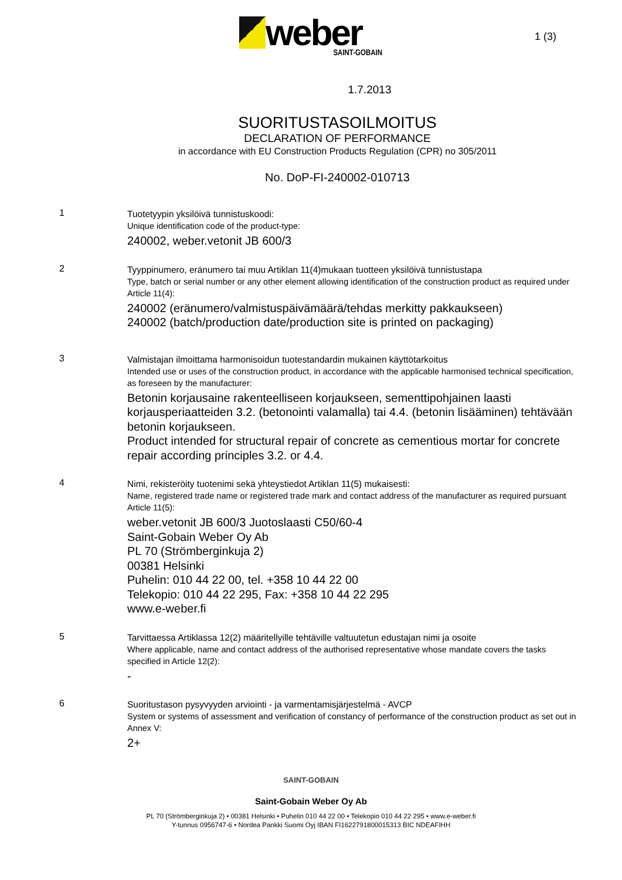weber
SAINT-GOBAIN
1 (3)
1.7.2013
SUORITUSTASOILMOITUS
DECLARATION OF PERFORMANCE
in accordance with EU Construction Products Regulation (CPR) no 305/2011
No. DoP-FI-240002-010713
1
Tuotetyypin yksilöivä tunnistuskoodi:
Unique identification code of the product-type:
240002, weber.vetonit JB 600/3
2
Tyyppinumero, eränumero tai muu Artiklan 11(4)mukaan tuotteen yksilöivä tunnistustapa
Type, batch or serial number or any other element allowing identification of the construction product as required under Article 11(4):
240002 (eränumero/valmistuspäivämäärä/tehdas merkitty pakkaukseen)
240002 (batch/production date/production site is printed on packaging)
3
Valmistajan ilmoittama harmonisoidun tuotestandardin mukainen käyttötarkoitus
Intended use or uses of the construction product, in accordance with the applicable harmonised technical specification, as foreseen by the manufacturer:
Betonin korjausaine rakenteelliseen korjaukseen, sementtipohjainen laasti korjausperiaatteiden 3.2. (betonointi valamalla) tai 4.4. (betonin lisääminen) tehtävään betonin korjaukseen.
Product intended for structural repair of concrete as cementious mortar for concrete repair according principles 3.2. or 4.4.
4
Nimi, rekisteröity tuotenimi sekä yhteystiedot Artiklan 11(5) mukaisesti:
Name, registered trade name or registered trade mark and contact address of the manufacturer as required pursuant Article 11(5):
weber.vetonit JB 600/3 Juotoslaasti C50/60-4
Saint-Gobain Weber Oy Ab
PL 70 (Strömberginkuja 2)
00381 Helsinki
Puhelin: 010 44 22 00, tel. +358 10 44 22 00
Telekopio: 010 44 22 295, Fax: +358 10 44 22 295
www.e-weber.fi
5
Tarvittaessa Artiklassa 12(2) määritellyille tehtäville valtuutetun edustajan nimi ja osoite
Where applicable, name and contact address of the authorised representative whose mandate covers the tasks specified in Article 12(2):
-
6
Suoritustason pysyvyyden arviointi - ja varmentamisjärjestelmä - AVCP
System or systems of assessment and verification of constancy of performance of the construction product as set out in Annex V:
2+
SAINT-GOBAIN
Saint-Gobain Weber Oy Ab
PL 70 (Strömberginkuja 2) • 00381 Helsinki • Puhelin 010 44 22 00 • Telekopio 010 44 22 295 • www.e-weber.fi
Y-tunnus 0956747-6 • Nordea Pankki Suomi Oyj IBAN FI1622791800015313 BIC NDEAFIHH